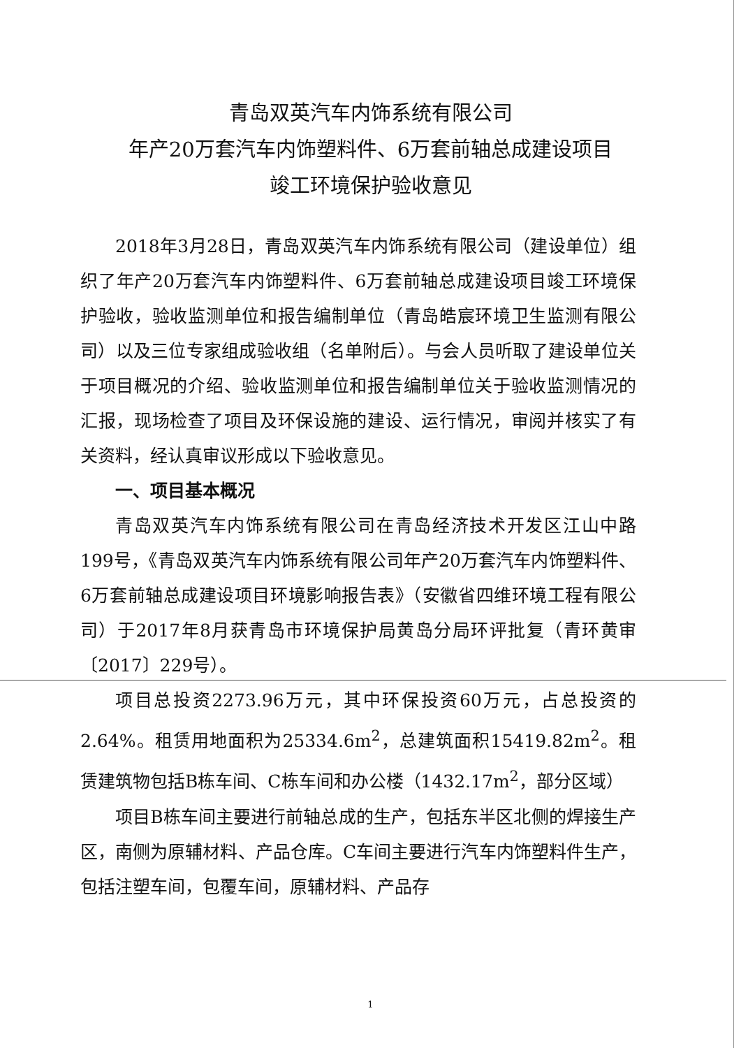青岛双英汽车内饰系统有限公司
年产20万套汽车内饰塑料件、6万套前轴总成建设项目
竣工环境保护验收意见
2018年3月28日，青岛双英汽车内饰系统有限公司（建设单位）组织了年产20万套汽车内饰塑料件、6万套前轴总成建设项目竣工环境保护验收，验收监测单位和报告编制单位（青岛皓宸环境卫生监测有限公司）以及三位专家组成验收组（名单附后）。与会人员听取了建设单位关于项目概况的介绍、验收监测单位和报告编制单位关于验收监测情况的汇报，现场检查了项目及环保设施的建设、运行情况，审阅并核实了有关资料，经认真审议形成以下验收意见。
一、项目基本概况
青岛双英汽车内饰系统有限公司在青岛经济技术开发区江山中路199号，《青岛双英汽车内饰系统有限公司年产20万套汽车内饰塑料件、6万套前轴总成建设项目环境影响报告表》（安徽省四维环境工程有限公司）于2017年8月获青岛市环境保护局黄岛分局环评批复（青环黄审〔2017〕229号）。
项目总投资2273.96万元，其中环保投资60万元，占总投资的2.64%。租赁用地面积为25334.6m<sup>2</sup>，总建筑面积15419.82m<sup>2</sup>。租赁建筑物包括B栋车间、C栋车间和办公楼（1432.17m<sup>2</sup>，部分区域）
项目B栋车间主要进行前轴总成的生产，包括东半区北侧的焊接生产区，南侧为原辅材料、产品仓库。C车间主要进行汽车内饰塑料件生产，包括注塑车间，包覆车间，原辅材料、产品存
1